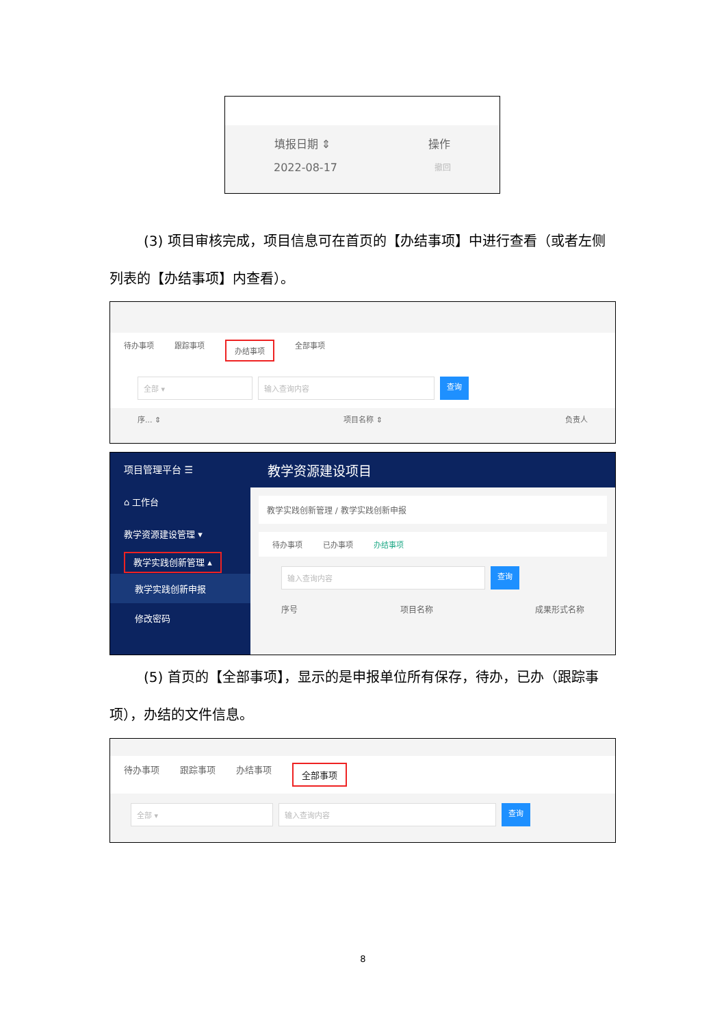填报日期 ⇕ 操作
2022-08-17 撤回
(3) 项目审核完成，项目信息可在首页的【办结事项】中进行查看（或者左侧列表的【办结事项】内查看）。
待办事项 跟踪事项 办结事项 全部事项
全部 ▾ 输入查询内容 查询
序... ⇕ 项目名称 ⇕ 负责人
项目管理平台 ☰
⌂ 工作台
教学资源建设管理 ▾
教学实践创新管理 ▴
教学实践创新申报
修改密码
教学资源建设项目
教学实践创新管理 / 教学实践创新申报
待办事项 已办事项 办结事项
输入查询内容 查询
序号 项目名称 成果形式名称
(5) 首页的【全部事项】，显示的是申报单位所有保存，待办，已办（跟踪事项），办结的文件信息。
待办事项 跟踪事项 办结事项 全部事项
全部 ▾ 输入查询内容 查询
8